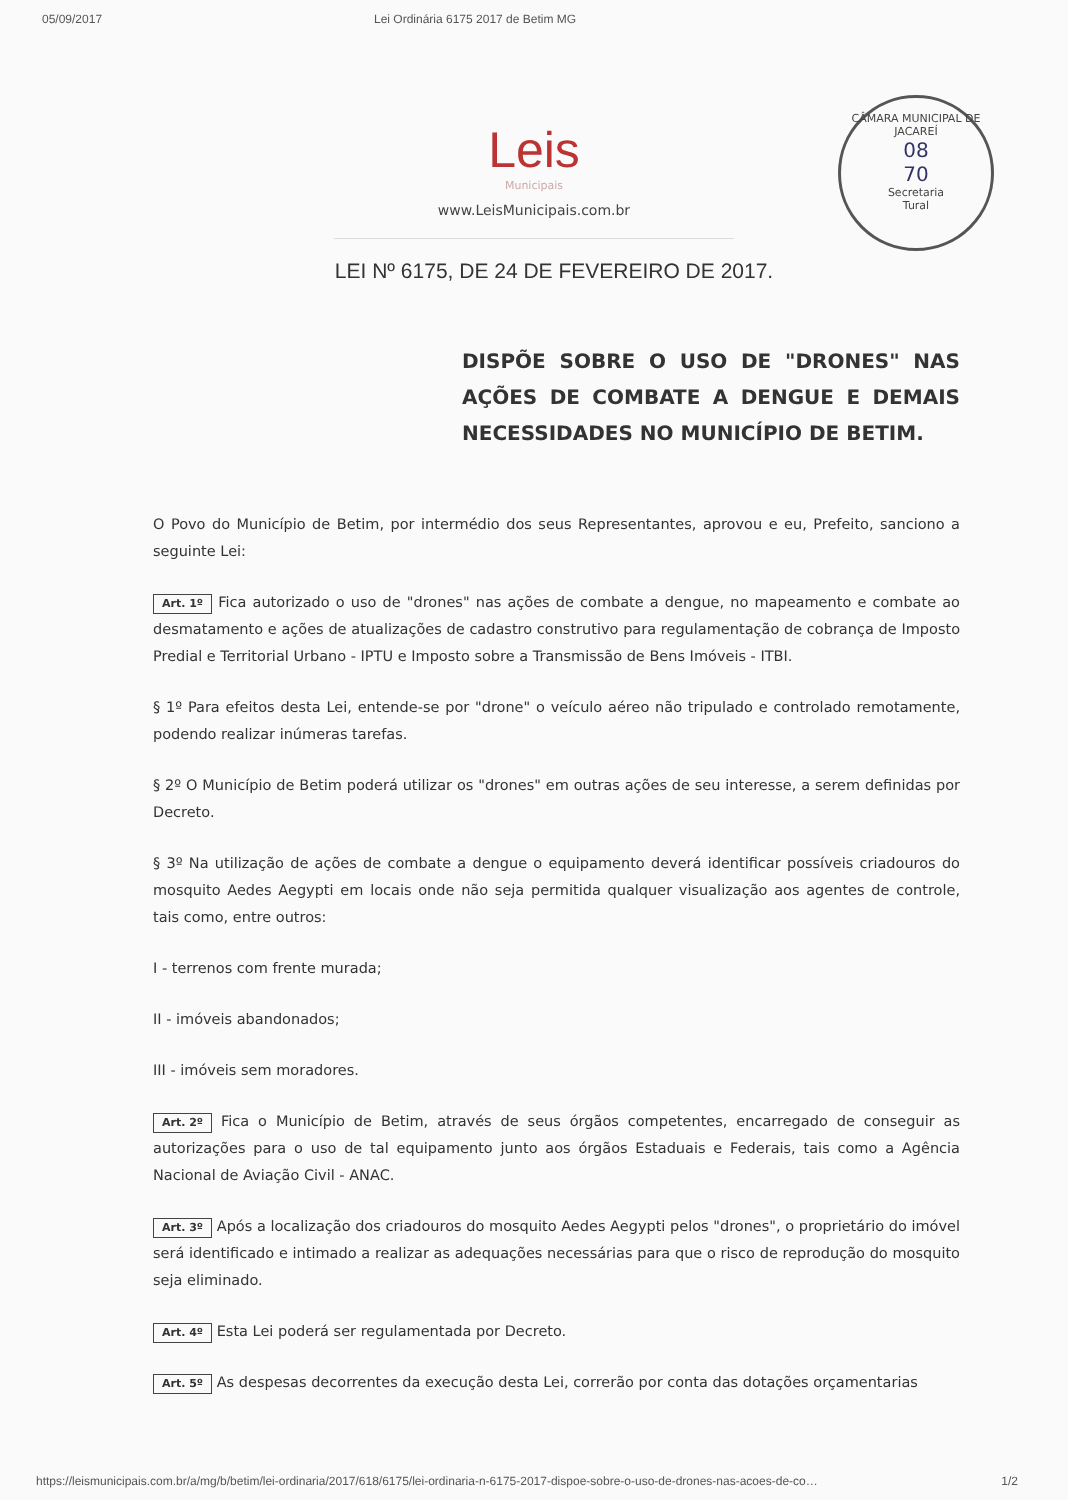05/09/2017 Lei Ordinária 6175 2017 de Betim MG
CÂMARA MUNICIPAL DE JACAREÍ
08
70
Secretaria
Tural
Leis
Municipais
www.LeisMunicipais.com.br
LEI Nº 6175, DE 24 DE FEVEREIRO DE 2017.
DISPÕE SOBRE O USO DE "DRONES" NAS AÇÕES DE COMBATE A DENGUE E DEMAIS NECESSIDADES NO MUNICÍPIO DE BETIM.
O Povo do Município de Betim, por intermédio dos seus Representantes, aprovou e eu, Prefeito, sanciono a seguinte Lei:
Art. 1º Fica autorizado o uso de "drones" nas ações de combate a dengue, no mapeamento e combate ao desmatamento e ações de atualizações de cadastro construtivo para regulamentação de cobrança de Imposto Predial e Territorial Urbano - IPTU e Imposto sobre a Transmissão de Bens Imóveis - ITBI.
§ 1º Para efeitos desta Lei, entende-se por "drone" o veículo aéreo não tripulado e controlado remotamente, podendo realizar inúmeras tarefas.
§ 2º O Município de Betim poderá utilizar os "drones" em outras ações de seu interesse, a serem definidas por Decreto.
§ 3º Na utilização de ações de combate a dengue o equipamento deverá identificar possíveis criadouros do mosquito Aedes Aegypti em locais onde não seja permitida qualquer visualização aos agentes de controle, tais como, entre outros:
I - terrenos com frente murada;
II - imóveis abandonados;
III - imóveis sem moradores.
Art. 2º Fica o Município de Betim, através de seus órgãos competentes, encarregado de conseguir as autorizações para o uso de tal equipamento junto aos órgãos Estaduais e Federais, tais como a Agência Nacional de Aviação Civil - ANAC.
Art. 3º Após a localização dos criadouros do mosquito Aedes Aegypti pelos "drones", o proprietário do imóvel será identificado e intimado a realizar as adequações necessárias para que o risco de reprodução do mosquito seja eliminado.
Art. 4º Esta Lei poderá ser regulamentada por Decreto.
Art. 5º As despesas decorrentes da execução desta Lei, correrão por conta das dotações orçamentarias
https://leismunicipais.com.br/a/mg/b/betim/lei-ordinaria/2017/618/6175/lei-ordinaria-n-6175-2017-dispoe-sobre-o-uso-de-drones-nas-acoes-de-co… 1/2